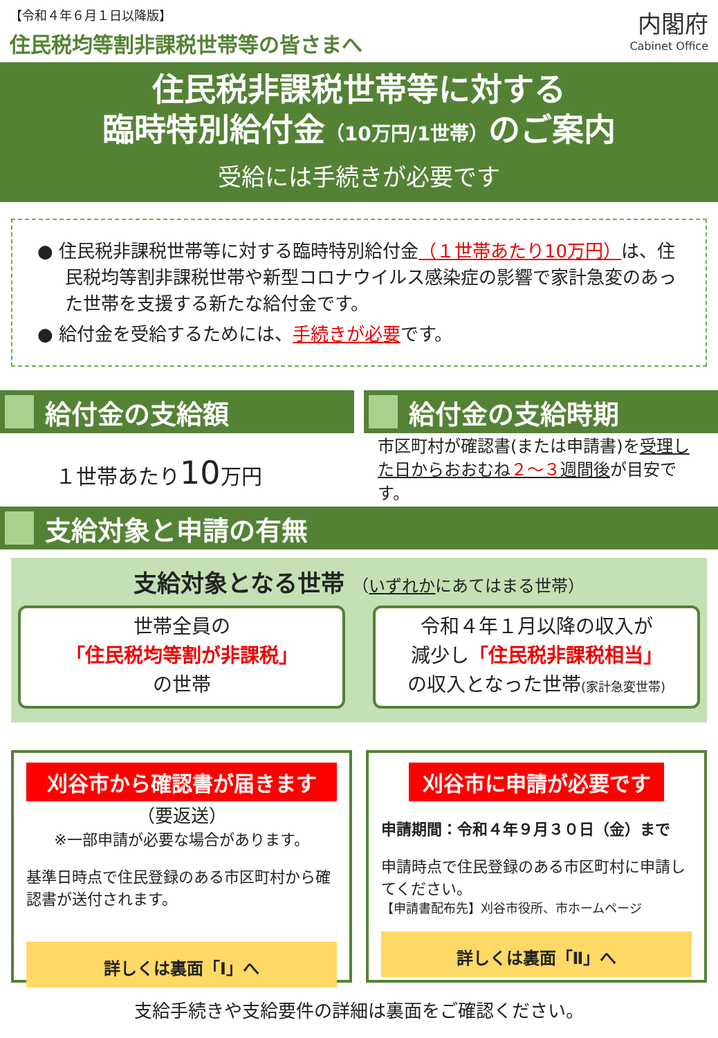【令和４年６月１日以降版】
住民税均等割非課税世帯等の皆さまへ
内閣府
Cabinet Office
住民税非課税世帯等に対する
臨時特別給付金（10万円/1世帯）のご案内
受給には手続きが必要です
● 住民税非課税世帯等に対する臨時特別給付金（１世帯あたり10万円）は、住民税均等割非課税世帯や新型コロナウイルス感染症の影響で家計急変のあった世帯を支援する新たな給付金です。
● 給付金を受給するためには、手続きが必要です。
給付金の支給額
１世帯あたり10万円
給付金の支給時期
市区町村が確認書(または申請書)を受理した日からおおむね２～３週間後が目安です。
支給対象と申請の有無
支給対象となる世帯 （いずれかにあてはまる世帯）
世帯全員の
「住民税均等割が非課税」
の世帯
令和４年１月以降の収入が
減少し「住民税非課税相当」
の収入となった世帯(家計急変世帯)
刈谷市から確認書が届きます
（要返送）
※一部申請が必要な場合があります。
基準日時点で住民登録のある市区町村から確認書が送付されます。
詳しくは裏面「Ⅰ」へ
刈谷市に申請が必要です
申請期間：令和４年９月３０日（金）まで
申請時点で住民登録のある市区町村に申請してください。
【申請書配布先】刈谷市役所、市ホームページ
詳しくは裏面「Ⅱ」へ
支給手続きや支給要件の詳細は裏面をご確認ください。